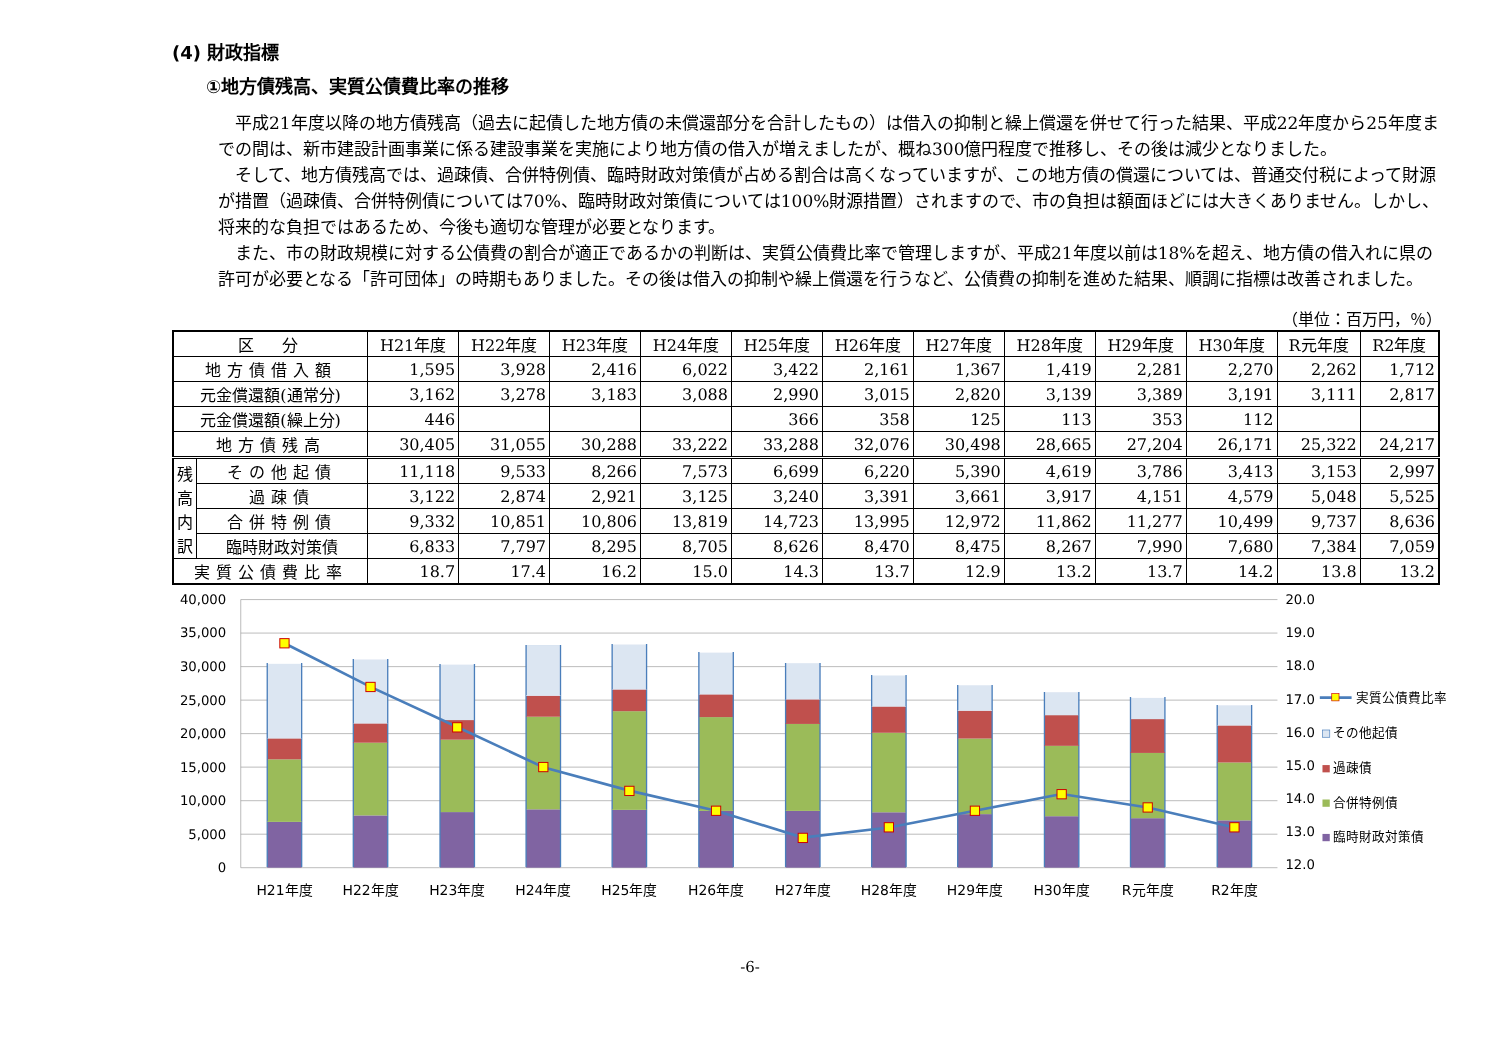(4) 財政指標
①地方債残高、実質公債費比率の推移
平成21年度以降の地方債残高（過去に起債した地方債の未償還部分を合計したもの）は借入の抑制と繰上償還を併せて行った結果、平成22年度から25年度までの間は、新市建設計画事業に係る建設事業を実施により地方債の借入が増えましたが、概ね300億円程度で推移し、その後は減少となりました。
そして、地方債残高では、過疎債、合併特例債、臨時財政対策債が占める割合は高くなっていますが、この地方債の償還については、普通交付税によって財源が措置（過疎債、合併特例債については70%、臨時財政対策債については100%財源措置）されますので、市の負担は額面ほどには大きくありません。しかし、将来的な負担ではあるため、今後も適切な管理が必要となります。
また、市の財政規模に対する公債費の割合が適正であるかの判断は、実質公債費比率で管理しますが、平成21年度以前は18%を超え、地方債の借入れに県の許可が必要となる「許可団体」の時期もありました。その後は借入の抑制や繰上償還を行うなど、公債費の抑制を進めた結果、順調に指標は改善されました。
（単位：百万円，％）
| 区 分 | | H21年度 | H22年度 | H23年度 | H24年度 | H25年度 | H26年度 | H27年度 | H28年度 | H29年度 | H30年度 | R元年度 | R2年度 |
| --- | --- | --- | --- | --- | --- | --- | --- | --- | --- | --- | --- | --- | --- |
| 地方債借入額 | | 1,595 | 3,928 | 2,416 | 6,022 | 3,422 | 2,161 | 1,367 | 1,419 | 2,281 | 2,270 | 2,262 | 1,712 |
| 元金償還額(通常分) | | 3,162 | 3,278 | 3,183 | 3,088 | 2,990 | 3,015 | 2,820 | 3,139 | 3,389 | 3,191 | 3,111 | 2,817 |
| 元金償還額(繰上分) | | 446 | | | | 366 | 358 | 125 | 113 | 353 | 112 | | |
| 地方債残高 | | 30,405 | 31,055 | 30,288 | 33,222 | 33,288 | 32,076 | 30,498 | 28,665 | 27,204 | 26,171 | 25,322 | 24,217 |
| 残高内訳 | その他起債 | 11,118 | 9,533 | 8,266 | 7,573 | 6,699 | 6,220 | 5,390 | 4,619 | 3,786 | 3,413 | 3,153 | 2,997 |
| | 過疎債 | 3,122 | 2,874 | 2,921 | 3,125 | 3,240 | 3,391 | 3,661 | 3,917 | 4,151 | 4,579 | 5,048 | 5,525 |
| | 合併特例債 | 9,332 | 10,851 | 10,806 | 13,819 | 14,723 | 13,995 | 12,972 | 11,862 | 11,277 | 10,499 | 9,737 | 8,636 |
| | 臨時財政対策債 | 6,833 | 7,797 | 8,295 | 8,705 | 8,626 | 8,470 | 8,475 | 8,267 | 7,990 | 7,680 | 7,384 | 7,059 |
| 実質公債費比率 | | 18.7 | 17.4 | 16.2 | 15.0 | 14.3 | 13.7 | 12.9 | 13.2 | 13.7 | 14.2 | 13.8 | 13.2 |
40,000
35,000
30,000
25,000
20,000
15,000
10,000
5,000
0
20.0
19.0
18.0
17.0
16.0
15.0
14.0
13.0
12.0
H21年度
H22年度
H23年度
H24年度
H25年度
H26年度
H27年度
H28年度
H29年度
H30年度
R元年度
R2年度
実質公債費比率
その他起債
過疎債
合併特例債
臨時財政対策債
-6-